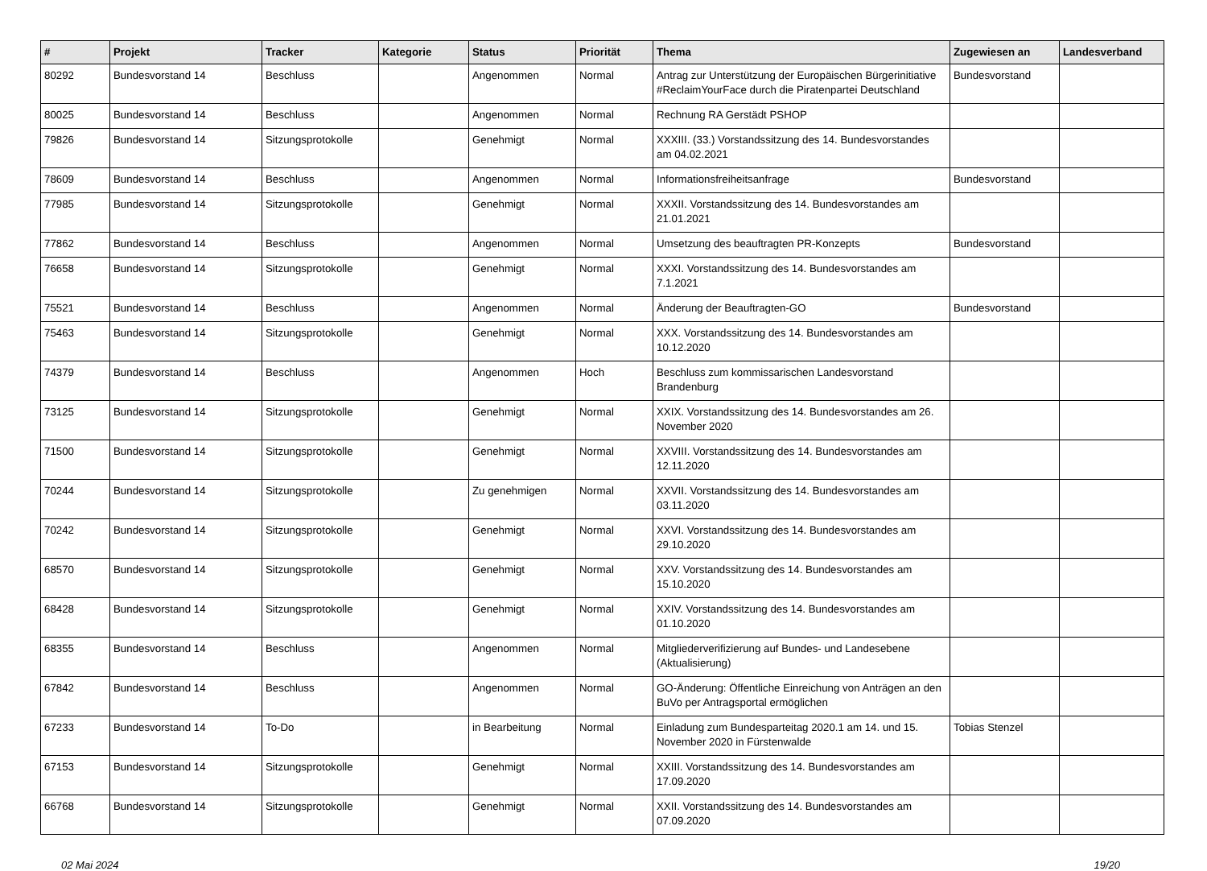| # | Projekt | Tracker | Kategorie | Status | Priorität | Thema | Zugewiesen an | Landesverband |
| --- | --- | --- | --- | --- | --- | --- | --- | --- |
| 80292 | Bundesvorstand 14 | Beschluss | | Angenommen | Normal | Antrag zur Unterstützung der Europäischen Bürgerinitiative #ReclaimYourFace durch die Piratenpartei Deutschland | Bundesvorstand | |
| 80025 | Bundesvorstand 14 | Beschluss | | Angenommen | Normal | Rechnung RA Gerstädt PSHOP | | |
| 79826 | Bundesvorstand 14 | Sitzungsprotokolle | | Genehmigt | Normal | XXXIII. (33.) Vorstandssitzung des 14. Bundesvorstandes am 04.02.2021 | | |
| 78609 | Bundesvorstand 14 | Beschluss | | Angenommen | Normal | Informationsfreiheitsanfrage | Bundesvorstand | |
| 77985 | Bundesvorstand 14 | Sitzungsprotokolle | | Genehmigt | Normal | XXXII. Vorstandssitzung des 14. Bundesvorstandes am 21.01.2021 | | |
| 77862 | Bundesvorstand 14 | Beschluss | | Angenommen | Normal | Umsetzung des beauftragten PR-Konzepts | Bundesvorstand | |
| 76658 | Bundesvorstand 14 | Sitzungsprotokolle | | Genehmigt | Normal | XXXI. Vorstandssitzung des 14. Bundesvorstandes am 7.1.2021 | | |
| 75521 | Bundesvorstand 14 | Beschluss | | Angenommen | Normal | Änderung der Beauftragten-GO | Bundesvorstand | |
| 75463 | Bundesvorstand 14 | Sitzungsprotokolle | | Genehmigt | Normal | XXX. Vorstandssitzung des 14. Bundesvorstandes am 10.12.2020 | | |
| 74379 | Bundesvorstand 14 | Beschluss | | Angenommen | Hoch | Beschluss zum kommissarischen Landesvorstand Brandenburg | | |
| 73125 | Bundesvorstand 14 | Sitzungsprotokolle | | Genehmigt | Normal | XXIX. Vorstandssitzung des 14. Bundesvorstandes am 26. November 2020 | | |
| 71500 | Bundesvorstand 14 | Sitzungsprotokolle | | Genehmigt | Normal | XXVIII. Vorstandssitzung des 14. Bundesvorstandes am 12.11.2020 | | |
| 70244 | Bundesvorstand 14 | Sitzungsprotokolle | | Zu genehmigen | Normal | XXVII. Vorstandssitzung des 14. Bundesvorstandes am 03.11.2020 | | |
| 70242 | Bundesvorstand 14 | Sitzungsprotokolle | | Genehmigt | Normal | XXVI. Vorstandssitzung des 14. Bundesvorstandes am 29.10.2020 | | |
| 68570 | Bundesvorstand 14 | Sitzungsprotokolle | | Genehmigt | Normal | XXV. Vorstandssitzung des 14. Bundesvorstandes am 15.10.2020 | | |
| 68428 | Bundesvorstand 14 | Sitzungsprotokolle | | Genehmigt | Normal | XXIV. Vorstandssitzung des 14. Bundesvorstandes am 01.10.2020 | | |
| 68355 | Bundesvorstand 14 | Beschluss | | Angenommen | Normal | Mitgliederverifizierung auf Bundes- und Landesebene (Aktualisierung) | | |
| 67842 | Bundesvorstand 14 | Beschluss | | Angenommen | Normal | GO-Änderung: Öffentliche Einreichung von Anträgen an den BuVo per Antragsportal ermöglichen | | |
| 67233 | Bundesvorstand 14 | To-Do | | in Bearbeitung | Normal | Einladung zum Bundesparteitag 2020.1 am 14. und 15. November 2020 in Fürstenwalde | Tobias Stenzel | |
| 67153 | Bundesvorstand 14 | Sitzungsprotokolle | | Genehmigt | Normal | XXIII. Vorstandssitzung des 14. Bundesvorstandes am 17.09.2020 | | |
| 66768 | Bundesvorstand 14 | Sitzungsprotokolle | | Genehmigt | Normal | XXII. Vorstandssitzung des 14. Bundesvorstandes am 07.09.2020 | | |
02 Mai 2024 19/20